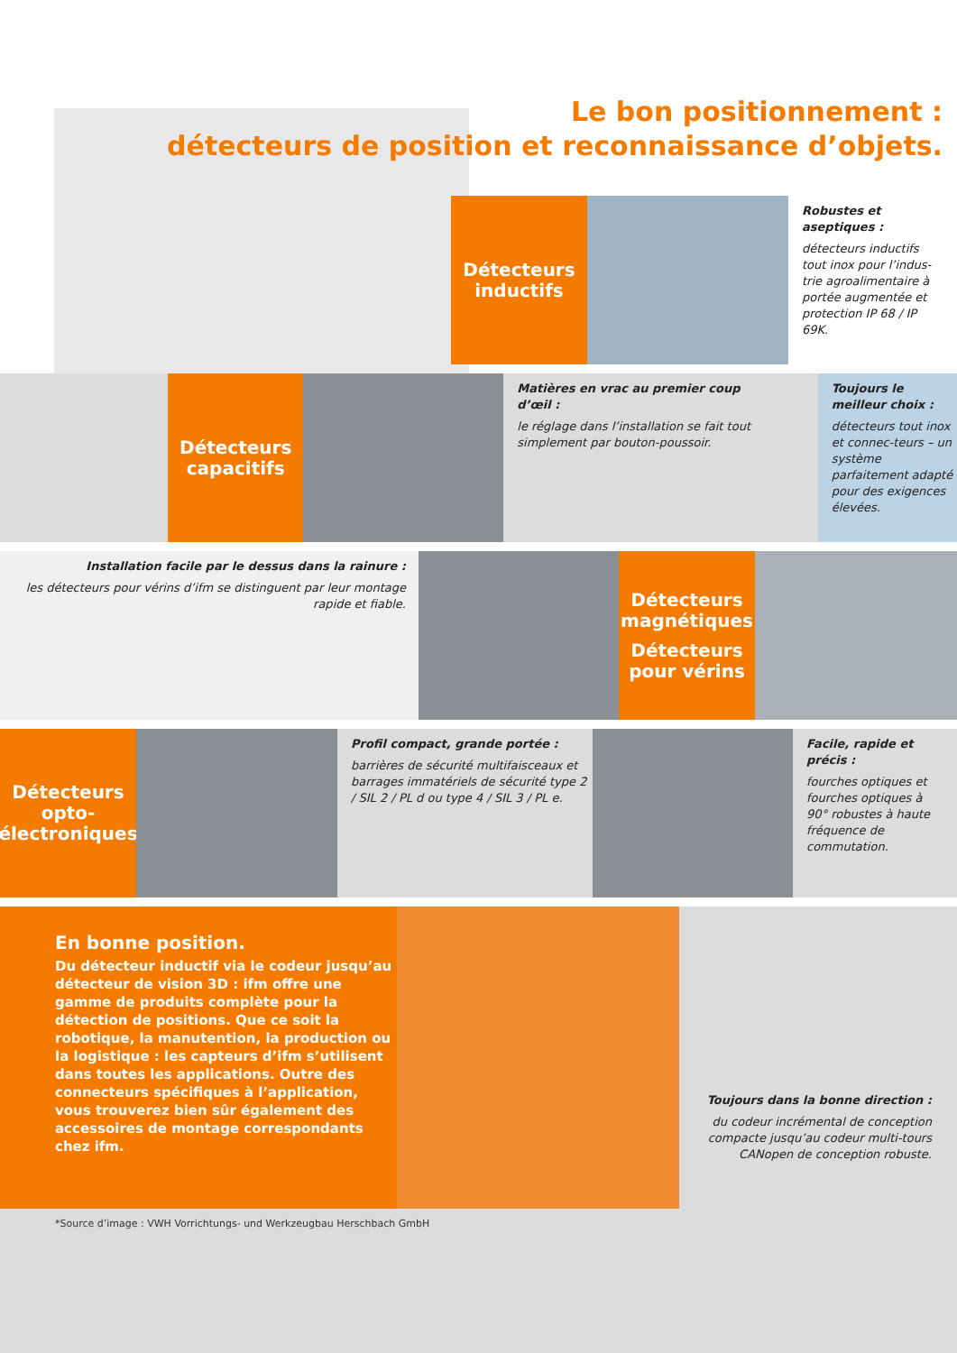Le bon positionnement :
détecteurs de position et reconnaissance d’objets.
Détecteurs
inductifs
Robustes et aseptiques :
détecteurs inductifs tout inox pour l’indus-trie agroalimentaire à portée augmentée et protection IP 68 / IP 69K.
Détecteurs
capacitifs
Matières en vrac au premier coup d’œil :
le réglage dans l’installation se fait tout simplement par bouton-poussoir.
Toujours le meilleur choix :
détecteurs tout inox et connec-teurs – un système parfaitement adapté pour des exigences élevées.
Installation facile par le dessus dans la rainure :
les détecteurs pour vérins d’ifm se distinguent par leur montage rapide et fiable.
Détecteurs
magnétiques
Détecteurs
pour vérins
Détecteurs
opto-
électroniques
Profil compact, grande portée :
barrières de sécurité multifaisceaux et barrages immatériels de sécurité type 2 / SIL 2 / PL d ou type 4 / SIL 3 / PL e.
Facile, rapide et précis :
fourches optiques et fourches optiques à 90° robustes à haute fréquence de commutation.
En bonne position.
Du détecteur inductif via le codeur jusqu’au détecteur de vision 3D : ifm offre une gamme de produits complète pour la détection de positions. Que ce soit la robotique, la manutention, la production ou la logistique : les capteurs d’ifm s’utilisent dans toutes les applications. Outre des connecteurs spécifiques à l’application, vous trouverez bien sûr également des accessoires de montage correspondants chez ifm.
Toujours dans la bonne direction :
du codeur incrémental de conception compacte jusqu’au codeur multi-tours CANopen de conception robuste.
*Source d’image : VWH Vorrichtungs- und Werkzeugbau Herschbach GmbH